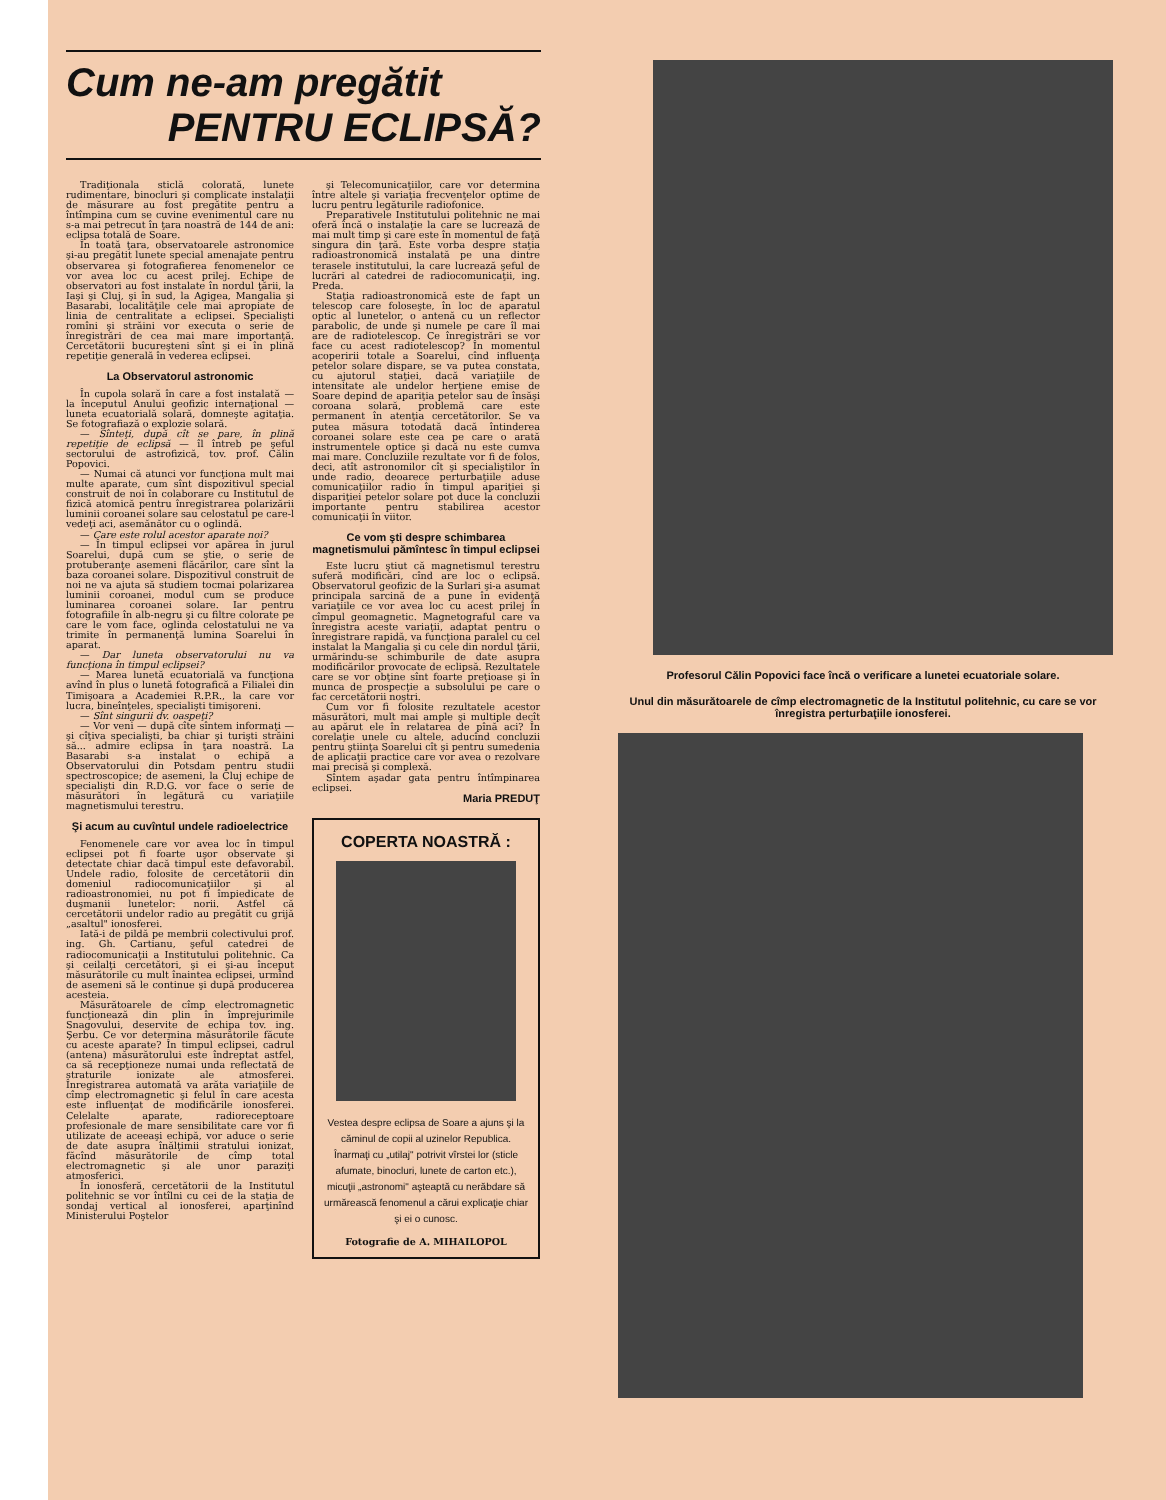Cum ne-am pregătit
PENTRU ECLIPSĂ?
Tradiţionala sticlă colorată, lunete rudimentare, binocluri şi complicate instalaţii de măsurare au fost pregătite pentru a întîmpina cum se cuvine evenimentul care nu s-a mai petrecut în ţara noastră de 144 de ani: eclipsa totală de Soare.
În toată ţara, observatoarele astronomice şi-au pregătit lunete special amenajate pentru observarea şi fotografierea fenomenelor ce vor avea loc cu acest prilej. Echipe de observatori au fost instalate în nordul ţării, la Iaşi şi Cluj, şi în sud, la Agigea, Mangalia şi Basarabi, localităţile cele mai apropiate de linia de centralitate a eclipsei. Specialişti romîni şi străini vor executa o serie de înregistrări de cea mai mare importanţă. Cercetătorii bucureşteni sînt şi ei în plină repetiţie generală în vederea eclipsei.
La Observatorul astronomic
În cupola solară în care a fost instalată — la începutul Anului geofizic internaţional — luneta ecuatorială solară, domneşte agitaţia. Se fotografiază o explozie solară.
— Sînteţi, după cît se pare, în plină repetiţie de eclipsă — îl întreb pe şeful sectorului de astrofizică, tov. prof. Călin Popovici.
— Numai că atunci vor funcţiona mult mai multe aparate, cum sînt dispozitivul special construit de noi în colaborare cu Institutul de fizică atomică pentru înregistrarea polarizării luminii coroanei solare sau celostatul pe care-l vedeţi aci, asemănător cu o oglindă.
— Care este rolul acestor aparate noi?
— În timpul eclipsei vor apărea în jurul Soarelui, după cum se ştie, o serie de protuberanţe asemeni flăcărilor, care sînt la baza coroanei solare. Dispozitivul construit de noi ne va ajuta să studiem tocmai polarizarea luminii coroanei, modul cum se produce luminarea coroanei solare. Iar pentru fotografiile în alb-negru şi cu filtre colorate pe care le vom face, oglinda celostatului ne va trimite în permanenţă lumina Soarelui în aparat.
— Dar luneta observatorului nu va funcţiona în timpul eclipsei?
— Marea lunetă ecuatorială va funcţiona avînd în plus o lunetă fotografică a Filialei din Timişoara a Academiei R.P.R., la care vor lucra, bineînţeles, specialişti timişoreni.
— Sînt singurii dv. oaspeţi?
— Vor veni — după cîte sîntem informaţi — şi cîţiva specialişti, ba chiar şi turişti străini să... admire eclipsa în ţara noastră. La Basarabi s-a instalat o echipă a Observatorului din Potsdam pentru studii spectroscopice; de asemeni, la Cluj echipe de specialişti din R.D.G. vor face o serie de măsurători în legătură cu variaţiile magnetismului terestru.
Şi acum au cuvîntul undele radioelectrice
Fenomenele care vor avea loc în timpul eclipsei pot fi foarte uşor observate şi detectate chiar dacă timpul este defavorabil. Undele radio, folosite de cercetătorii din domeniul radiocomunicaţiilor şi al radioastronomiei, nu pot fi împiedicate de duşmanii lunetelor: norii. Astfel că cercetătorii undelor radio au pregătit cu grijă „asaltul" ionosferei.
Iată-i de pildă pe membrii colectivului prof. ing. Gh. Cartianu, şeful catedrei de radiocomunicaţii a Institutului politehnic. Ca şi ceilalţi cercetători, şi ei şi-au început măsurătorile cu mult înaintea eclipsei, urmînd de asemeni să le continue şi după producerea acesteia.
Măsurătoarele de cîmp electromagnetic funcţionează din plin în împrejurimile Snagovului, deservite de echipa tov. ing. Şerbu. Ce vor determina măsurătorile făcute cu aceste aparate? În timpul eclipsei, cadrul (antena) măsurătorului este îndreptat astfel, ca să recepţioneze numai unda reflectată de straturile ionizate ale atmosferei. Înregistrarea automată va arăta variaţiile de cîmp electromagnetic şi felul în care acesta este influenţat de modificările ionosferei. Celelalte aparate, radioreceptoare profesionale de mare sensibilitate care vor fi utilizate de aceeaşi echipă, vor aduce o serie de date asupra înălţimii stratului ionizat, făcînd măsurătorile de cîmp total electromagnetic şi ale unor paraziţi atmosferici.
În ionosferă, cercetătorii de la Institutul politehnic se vor întîlni cu cei de la staţia de sondaj vertical al ionosferei, aparţinînd Ministerului Poştelor
şi Telecomunicaţiilor, care vor determina între altele şi variaţia frecvenţelor optime de lucru pentru legăturile radiofonice.
Preparativele Institutului politehnic ne mai oferă încă o instalaţie la care se lucrează de mai mult timp şi care este în momentul de faţă singura din ţară. Este vorba despre staţia radioastronomică instalată pe una dintre terasele institutului, la care lucrează şeful de lucrări al catedrei de radiocomunicaţii, ing. Preda.
Staţia radioastronomică este de fapt un telescop care foloseşte, în loc de aparatul optic al lunetelor, o antenă cu un reflector parabolic, de unde şi numele pe care îl mai are de radiotelescop. Ce înregistrări se vor face cu acest radiotelescop? În momentul acoperirii totale a Soarelui, cînd influenţa petelor solare dispare, se va putea constata, cu ajutorul staţiei, dacă variaţiile de intensitate ale undelor herţiene emise de Soare depind de apariţia petelor sau de însăşi coroana solară, problemă care este permanent în atenţia cercetătorilor. Se va putea măsura totodată dacă întinderea coroanei solare este cea pe care o arată instrumentele optice şi dacă nu este cumva mai mare. Concluziile rezultate vor fi de folos, deci, atît astronomilor cît şi specialiştilor în unde radio, deoarece perturbaţiile aduse comunicaţiilor radio în timpul apariţiei şi dispariţiei petelor solare pot duce la concluzii importante pentru stabilirea acestor comunicaţii în viitor.
Ce vom şti despre schimbarea magnetismului pămîntesc în timpul eclipsei
Este lucru ştiut că magnetismul terestru suferă modificări, cînd are loc o eclipsă. Observatorul geofizic de la Surlari şi-a asumat principala sarcină de a pune în evidenţă variaţiile ce vor avea loc cu acest prilej în cîmpul geomagnetic. Magnetograful care va înregistra aceste variaţii, adaptat pentru o înregistrare rapidă, va funcţiona paralel cu cel instalat la Mangalia şi cu cele din nordul ţării, urmărindu-se schimburile de date asupra modificărilor provocate de eclipsă. Rezultatele care se vor obţine sînt foarte preţioase şi în munca de prospecţie a subsolului pe care o fac cercetătorii noştri.
Cum vor fi folosite rezultatele acestor măsurători, mult mai ample şi multiple decît au apărut ele în relatarea de pînă aci? În corelaţie unele cu altele, aducînd concluzii pentru ştiinţa Soarelui cît şi pentru sumedenia de aplicaţii practice care vor avea o rezolvare mai precisă şi complexă.
Sîntem aşadar gata pentru întîmpinarea eclipsei.
Maria PREDUŢ
COPERTA NOASTRĂ :
Vestea despre eclipsa de Soare a ajuns şi la căminul de copii al uzinelor Republica. Înarmaţi cu „utilaj" potrivit vîrstei lor (sticle afumate, binocluri, lunete de carton etc.), micuţii „astronomi" aşteaptă cu nerăbdare să urmărească fenomenul a cărui explicaţie chiar şi ei o cunosc.
Fotografie de A. MIHAILOPOL
Profesorul Călin Popovici face încă o verificare a lunetei ecuatoriale solare.
Unul din măsurătoarele de cîmp electromagnetic de la Institutul politehnic, cu care se vor înregistra perturbaţiile ionosferei.